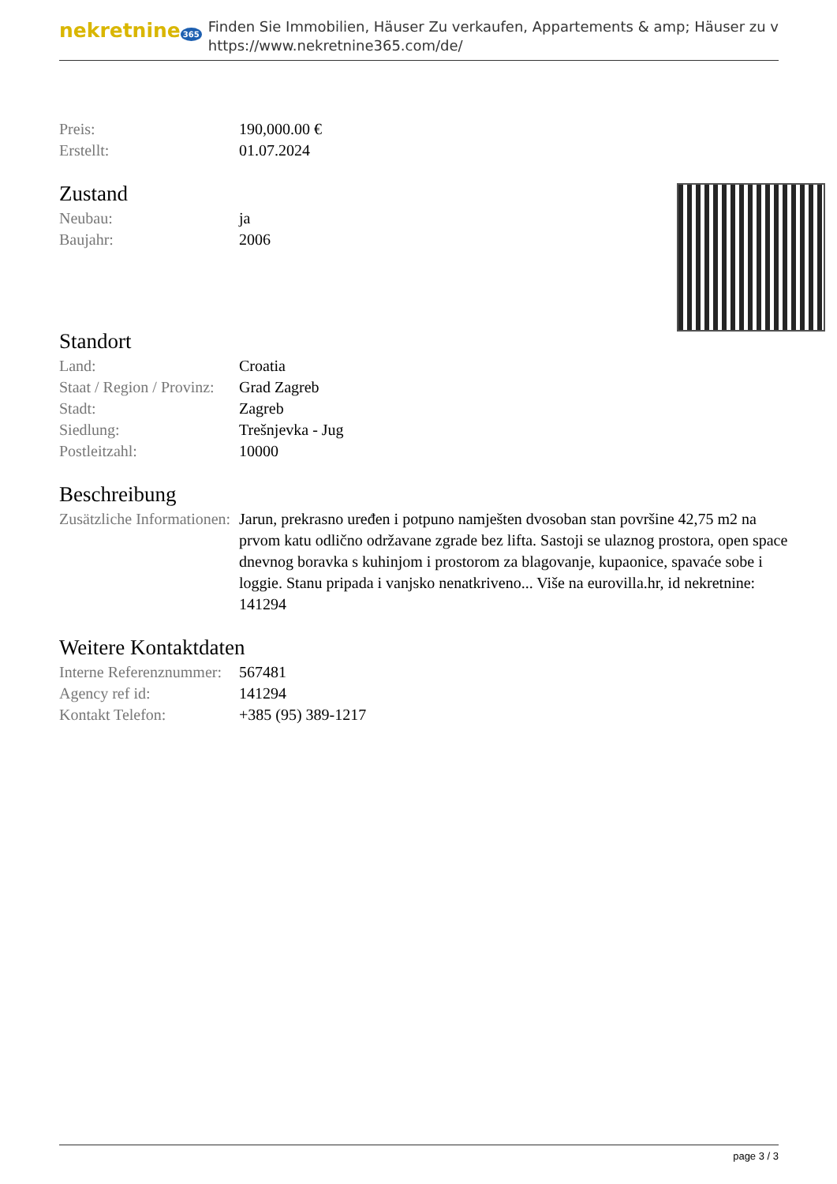nekretnine 365
Finden Sie Immobilien, Häuser Zu verkaufen, Appartements & amp; Häuser zu v
https://www.nekretnine365.com/de/
| Preis: | 190,000.00 € |
| Erstellt: | 01.07.2024 |
Zustand
| Neubau: | ja |
| Baujahr: | 2006 |
Standort
| Land: | Croatia |
| Staat / Region / Provinz: | Grad Zagreb |
| Stadt: | Zagreb |
| Siedlung: | Trešnjevka - Jug |
| Postleitzahl: | 10000 |
Beschreibung
| Zusätzliche Informationen: | Jarun, prekrasno uređen i potpuno namješten dvosoban stan površine 42,75 m2 na prvom katu odlično održavane zgrade bez lifta. Sastoji se ulaznog prostora, open space dnevnog boravka s kuhinjom i prostorom za blagovanje, kupaonice, spavaće sobe i loggie. Stanu pripada i vanjsko nenatkriveno... Više na eurovilla.hr, id nekretnine: 141294 |
Weitere Kontaktdaten
| Interne Referenznummer: | 567481 |
| Agency ref id: | 141294 |
| Kontakt Telefon: | +385 (95) 389-1217 |
page 3 / 3